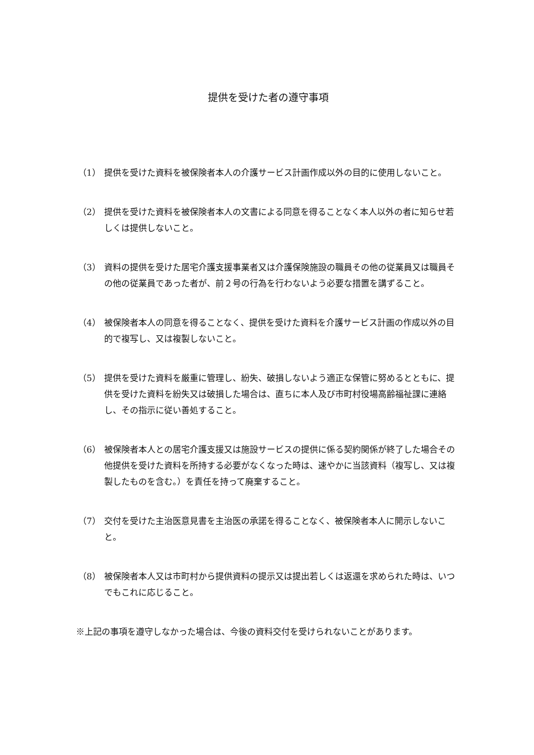提供を受けた者の遵守事項
（1） 提供を受けた資料を被保険者本人の介護サービス計画作成以外の目的に使用しないこと。
（2） 提供を受けた資料を被保険者本人の文書による同意を得ることなく本人以外の者に知らせ若しくは提供しないこと。
（3） 資料の提供を受けた居宅介護支援事業者又は介護保険施設の職員その他の従業員又は職員その他の従業員であった者が、前２号の行為を行わないよう必要な措置を講ずること。
（4） 被保険者本人の同意を得ることなく、提供を受けた資料を介護サービス計画の作成以外の目的で複写し、又は複製しないこと。
（5） 提供を受けた資料を厳重に管理し、紛失、破損しないよう適正な保管に努めるとともに、提供を受けた資料を紛失又は破損した場合は、直ちに本人及び市町村役場高齢福祉課に連絡し、その指示に従い善処すること。
（6） 被保険者本人との居宅介護支援又は施設サービスの提供に係る契約関係が終了した場合その他提供を受けた資料を所持する必要がなくなった時は、速やかに当該資料（複写し、又は複製したものを含む。）を責任を持って廃棄すること。
（7） 交付を受けた主治医意見書を主治医の承諾を得ることなく、被保険者本人に開示しないこと。
（8） 被保険者本人又は市町村から提供資料の提示又は提出若しくは返還を求められた時は、いつでもこれに応じること。
※上記の事項を遵守しなかった場合は、今後の資料交付を受けられないことがあります。